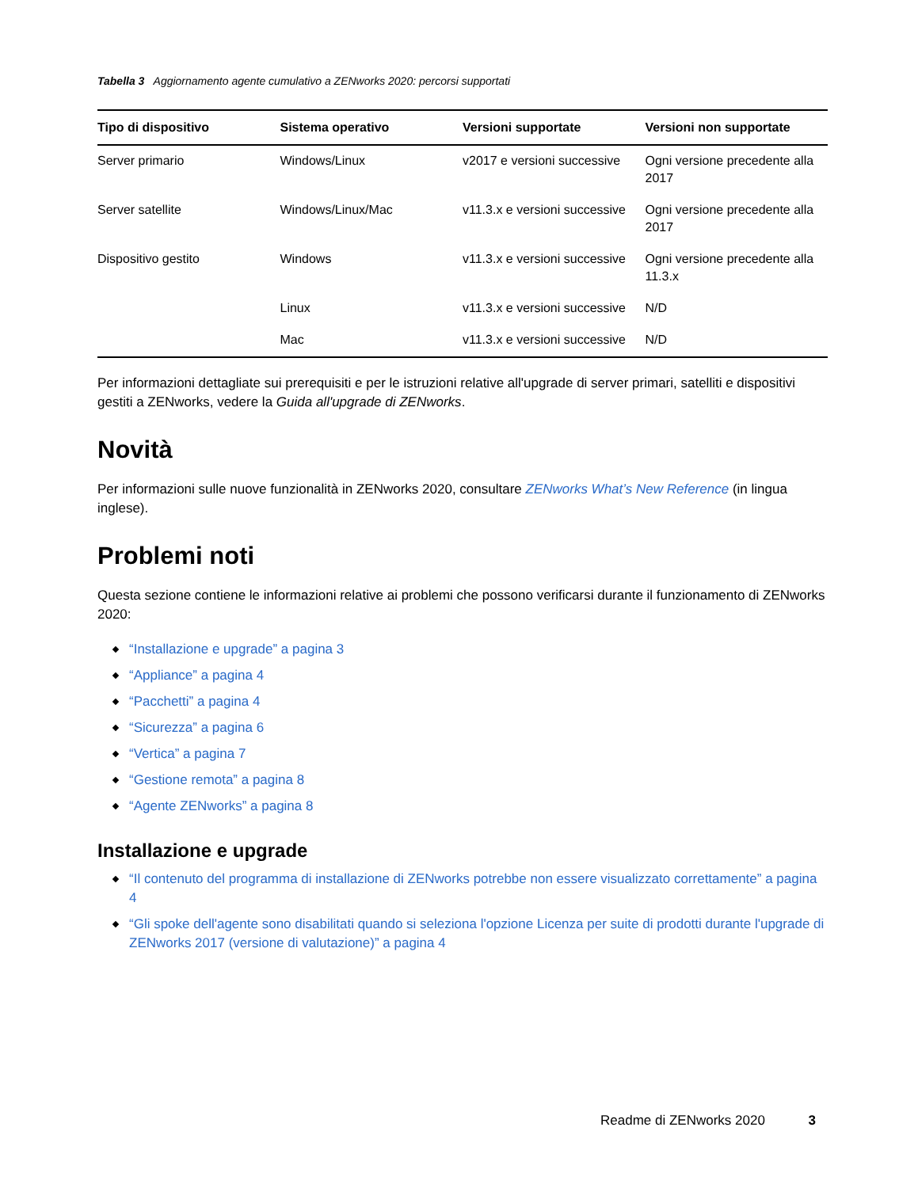Tabella 3 Aggiornamento agente cumulativo a ZENworks 2020: percorsi supportati
| Tipo di dispositivo | Sistema operativo | Versioni supportate | Versioni non supportate |
| --- | --- | --- | --- |
| Server primario | Windows/Linux | v2017 e versioni successive | Ogni versione precedente alla 2017 |
| Server satellite | Windows/Linux/Mac | v11.3.x e versioni successive | Ogni versione precedente alla 2017 |
| Dispositivo gestito | Windows | v11.3.x e versioni successive | Ogni versione precedente alla 11.3.x |
| | Linux | v11.3.x e versioni successive | N/D |
| | Mac | v11.3.x e versioni successive | N/D |
Per informazioni dettagliate sui prerequisiti e per le istruzioni relative all'upgrade di server primari, satelliti e dispositivi gestiti a ZENworks, vedere la Guida all'upgrade di ZENworks.
Novità
Per informazioni sulle nuove funzionalità in ZENworks 2020, consultare ZENworks What’s New Reference (in lingua inglese).
Problemi noti
Questa sezione contiene le informazioni relative ai problemi che possono verificarsi durante il funzionamento di ZENworks 2020:
“Installazione e upgrade” a pagina 3
“Appliance” a pagina 4
“Pacchetti” a pagina 4
“Sicurezza” a pagina 6
“Vertica” a pagina 7
“Gestione remota” a pagina 8
“Agente ZENworks” a pagina 8
Installazione e upgrade
“Il contenuto del programma di installazione di ZENworks potrebbe non essere visualizzato correttamente” a pagina 4
“Gli spoke dell'agente sono disabilitati quando si seleziona l'opzione Licenza per suite di prodotti durante l'upgrade di ZENworks 2017 (versione di valutazione)” a pagina 4
Readme di ZENworks 2020 3